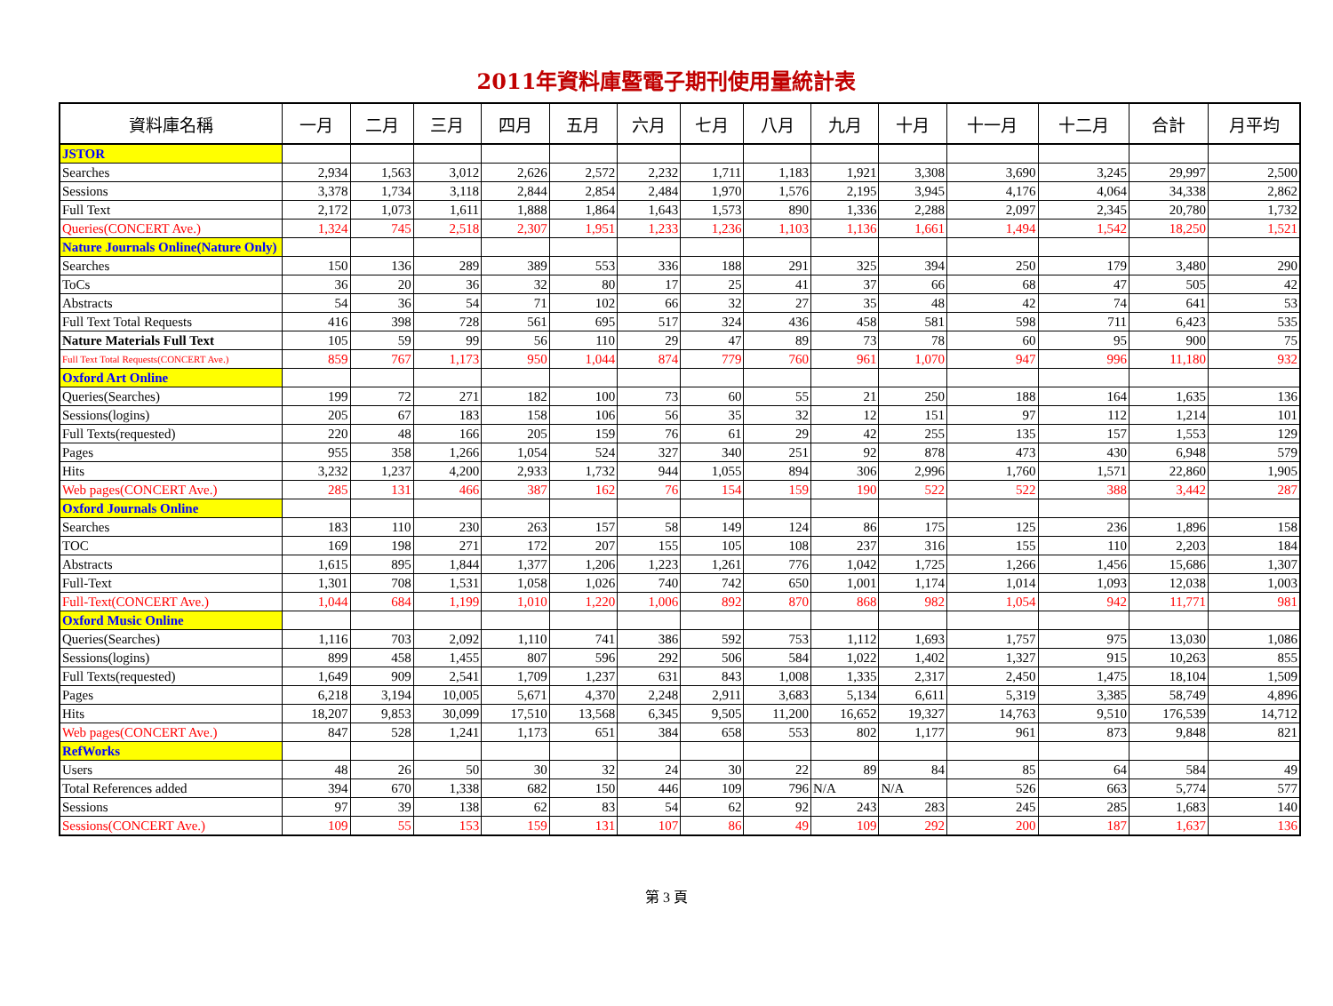2011年資料庫暨電子期刊使用量統計表
| 資料庫名稱 | 一月 | 二月 | 三月 | 四月 | 五月 | 六月 | 七月 | 八月 | 九月 | 十月 | 十一月 | 十二月 | 合計 | 月平均 |
| --- | --- | --- | --- | --- | --- | --- | --- | --- | --- | --- | --- | --- | --- | --- |
| JSTOR | | | | | | | | | | | | | | |
| Searches | 2,934 | 1,563 | 3,012 | 2,626 | 2,572 | 2,232 | 1,711 | 1,183 | 1,921 | 3,308 | 3,690 | 3,245 | 29,997 | 2,500 |
| Sessions | 3,378 | 1,734 | 3,118 | 2,844 | 2,854 | 2,484 | 1,970 | 1,576 | 2,195 | 3,945 | 4,176 | 4,064 | 34,338 | 2,862 |
| Full Text | 2,172 | 1,073 | 1,611 | 1,888 | 1,864 | 1,643 | 1,573 | 890 | 1,336 | 2,288 | 2,097 | 2,345 | 20,780 | 1,732 |
| Queries(CONCERT Ave.) | 1,324 | 745 | 2,518 | 2,307 | 1,951 | 1,233 | 1,236 | 1,103 | 1,136 | 1,661 | 1,494 | 1,542 | 18,250 | 1,521 |
| Nature Journals Online(Nature Only) | | | | | | | | | | | | | | |
| Searches | 150 | 136 | 289 | 389 | 553 | 336 | 188 | 291 | 325 | 394 | 250 | 179 | 3,480 | 290 |
| ToCs | 36 | 20 | 36 | 32 | 80 | 17 | 25 | 41 | 37 | 66 | 68 | 47 | 505 | 42 |
| Abstracts | 54 | 36 | 54 | 71 | 102 | 66 | 32 | 27 | 35 | 48 | 42 | 74 | 641 | 53 |
| Full Text Total Requests | 416 | 398 | 728 | 561 | 695 | 517 | 324 | 436 | 458 | 581 | 598 | 711 | 6,423 | 535 |
| Nature Materials Full Text | 105 | 59 | 99 | 56 | 110 | 29 | 47 | 89 | 73 | 78 | 60 | 95 | 900 | 75 |
| Full Text Total Requests(CONCERT Ave.) | 859 | 767 | 1,173 | 950 | 1,044 | 874 | 779 | 760 | 961 | 1,070 | 947 | 996 | 11,180 | 932 |
| Oxford Art Online | | | | | | | | | | | | | | |
| Queries(Searches) | 199 | 72 | 271 | 182 | 100 | 73 | 60 | 55 | 21 | 250 | 188 | 164 | 1,635 | 136 |
| Sessions(logins) | 205 | 67 | 183 | 158 | 106 | 56 | 35 | 32 | 12 | 151 | 97 | 112 | 1,214 | 101 |
| Full Texts(requested) | 220 | 48 | 166 | 205 | 159 | 76 | 61 | 29 | 42 | 255 | 135 | 157 | 1,553 | 129 |
| Pages | 955 | 358 | 1,266 | 1,054 | 524 | 327 | 340 | 251 | 92 | 878 | 473 | 430 | 6,948 | 579 |
| Hits | 3,232 | 1,237 | 4,200 | 2,933 | 1,732 | 944 | 1,055 | 894 | 306 | 2,996 | 1,760 | 1,571 | 22,860 | 1,905 |
| Web pages(CONCERT Ave.) | 285 | 131 | 466 | 387 | 162 | 76 | 154 | 159 | 190 | 522 | 522 | 388 | 3,442 | 287 |
| Oxford Journals Online | | | | | | | | | | | | | | |
| Searches | 183 | 110 | 230 | 263 | 157 | 58 | 149 | 124 | 86 | 175 | 125 | 236 | 1,896 | 158 |
| TOC | 169 | 198 | 271 | 172 | 207 | 155 | 105 | 108 | 237 | 316 | 155 | 110 | 2,203 | 184 |
| Abstracts | 1,615 | 895 | 1,844 | 1,377 | 1,206 | 1,223 | 1,261 | 776 | 1,042 | 1,725 | 1,266 | 1,456 | 15,686 | 1,307 |
| Full-Text | 1,301 | 708 | 1,531 | 1,058 | 1,026 | 740 | 742 | 650 | 1,001 | 1,174 | 1,014 | 1,093 | 12,038 | 1,003 |
| Full-Text(CONCERT Ave.) | 1,044 | 684 | 1,199 | 1,010 | 1,220 | 1,006 | 892 | 870 | 868 | 982 | 1,054 | 942 | 11,771 | 981 |
| Oxford Music Online | | | | | | | | | | | | | | |
| Queries(Searches) | 1,116 | 703 | 2,092 | 1,110 | 741 | 386 | 592 | 753 | 1,112 | 1,693 | 1,757 | 975 | 13,030 | 1,086 |
| Sessions(logins) | 899 | 458 | 1,455 | 807 | 596 | 292 | 506 | 584 | 1,022 | 1,402 | 1,327 | 915 | 10,263 | 855 |
| Full Texts(requested) | 1,649 | 909 | 2,541 | 1,709 | 1,237 | 631 | 843 | 1,008 | 1,335 | 2,317 | 2,450 | 1,475 | 18,104 | 1,509 |
| Pages | 6,218 | 3,194 | 10,005 | 5,671 | 4,370 | 2,248 | 2,911 | 3,683 | 5,134 | 6,611 | 5,319 | 3,385 | 58,749 | 4,896 |
| Hits | 18,207 | 9,853 | 30,099 | 17,510 | 13,568 | 6,345 | 9,505 | 11,200 | 16,652 | 19,327 | 14,763 | 9,510 | 176,539 | 14,712 |
| Web pages(CONCERT Ave.) | 847 | 528 | 1,241 | 1,173 | 651 | 384 | 658 | 553 | 802 | 1,177 | 961 | 873 | 9,848 | 821 |
| RefWorks | | | | | | | | | | | | | | |
| Users | 48 | 26 | 50 | 30 | 32 | 24 | 30 | 22 | 89 | 84 | 85 | 64 | 584 | 49 |
| Total References added | 394 | 670 | 1,338 | 682 | 150 | 446 | 109 | 796 | N/A | N/A | 526 | 663 | 5,774 | 577 |
| Sessions | 97 | 39 | 138 | 62 | 83 | 54 | 62 | 92 | 243 | 283 | 245 | 285 | 1,683 | 140 |
| Sessions(CONCERT Ave.) | 109 | 55 | 153 | 159 | 131 | 107 | 86 | 49 | 109 | 292 | 200 | 187 | 1,637 | 136 |
第 3 頁